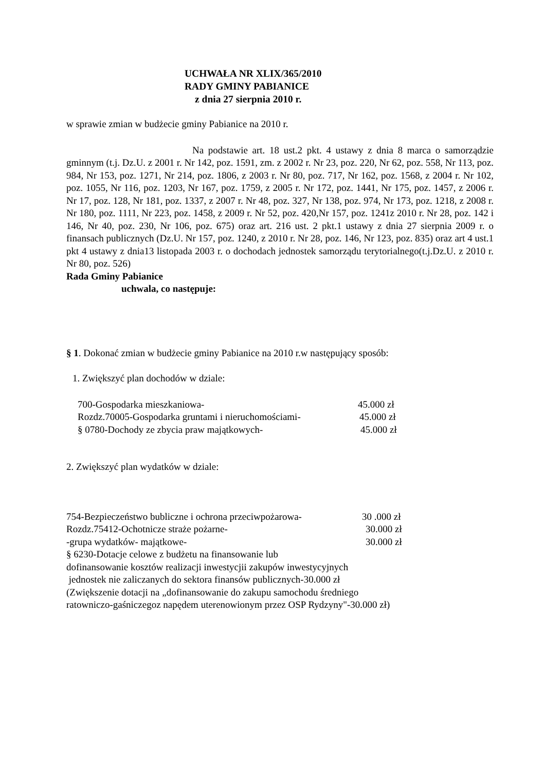UCHWAŁA NR XLIX/365/2010
RADY GMINY PABIANICE
z dnia 27 sierpnia 2010 r.
w sprawie zmian w budżecie gminy Pabianice na 2010 r.
Na podstawie art. 18 ust.2 pkt. 4 ustawy z dnia 8 marca o samorządzie gminnym (t.j. Dz.U. z 2001 r. Nr 142, poz. 1591, zm. z 2002 r. Nr 23, poz. 220, Nr 62, poz. 558, Nr 113, poz. 984, Nr 153, poz. 1271, Nr 214, poz. 1806, z 2003 r. Nr 80, poz. 717, Nr 162, poz. 1568, z 2004 r. Nr 102, poz. 1055, Nr 116, poz. 1203, Nr 167, poz. 1759, z 2005 r. Nr 172, poz. 1441, Nr 175, poz. 1457, z 2006 r. Nr 17, poz. 128, Nr 181, poz. 1337, z 2007 r. Nr 48, poz. 327, Nr 138, poz. 974, Nr 173, poz. 1218, z 2008 r. Nr 180, poz. 1111, Nr 223, poz. 1458, z 2009 r. Nr 52, poz. 420,Nr 157, poz. 1241z 2010 r. Nr 28, poz. 142 i 146, Nr 40, poz. 230, Nr 106, poz. 675) oraz art. 216 ust. 2 pkt.1 ustawy z dnia 27 sierpnia 2009 r. o finansach publicznych (Dz.U. Nr 157, poz. 1240, z 2010 r. Nr 28, poz. 146, Nr 123, poz. 835) oraz art 4 ust.1 pkt 4 ustawy z dnia13 listopada 2003 r. o dochodach jednostek samorządu terytorialnego(t.j.Dz.U. z 2010 r. Nr 80, poz. 526)
Rada Gminy Pabianice
uchwala, co następuje:
§ 1. Dokonać zmian w budżecie gminy Pabianice na 2010 r.w następujący sposób:
1. Zwiększyć plan dochodów w dziale:
700-Gospodarka mieszkaniowa- 45.000 zł
Rozdz.70005-Gospodarka gruntami i nieruchomościami- 45.000 zł
§ 0780-Dochody ze zbycia praw majątkowych- 45.000 zł
2. Zwiększyć plan wydatków w dziale:
754-Bezpieczeństwo bubliczne i ochrona przeciwpożarowa- 30 .000 zł
Rozdz.75412-Ochotnicze straże pożarne- 30.000 zł
-grupa wydatków- majątkowe- 30.000 zł
§ 6230-Dotacje celowe z budżetu na finansowanie lub
dofinansowanie kosztów realizacji inwestycjii zakupów inwestycyjnych
jednostek nie zaliczanych do sektora finansów publicznych-30.000 zł
(Zwiększenie dotacji na „dofinansowanie do zakupu samochodu średniego
ratowniczo-gaśniczegoz napędem uterenowionym przez OSP Rydzyny"-30.000 zł)